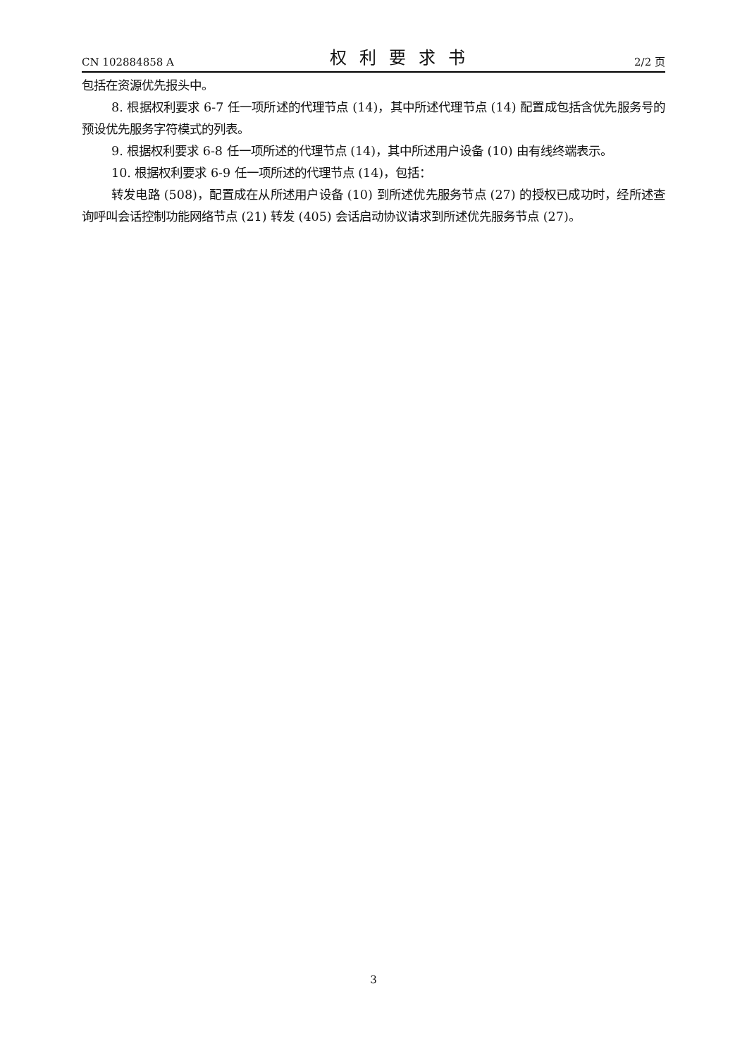CN 102884858 A 权利要求书 2/2 页
包括在资源优先报头中。
8. 根据权利要求 6-7 任一项所述的代理节点 (14)，其中所述代理节点 (14) 配置成包括含优先服务号的预设优先服务字符模式的列表。
9. 根据权利要求 6-8 任一项所述的代理节点 (14)，其中所述用户设备 (10) 由有线终端表示。
10. 根据权利要求 6-9 任一项所述的代理节点 (14)，包括：
转发电路 (508)，配置成在从所述用户设备 (10) 到所述优先服务节点 (27) 的授权已成功时，经所述查询呼叫会话控制功能网络节点 (21) 转发 (405) 会话启动协议请求到所述优先服务节点 (27)。
3